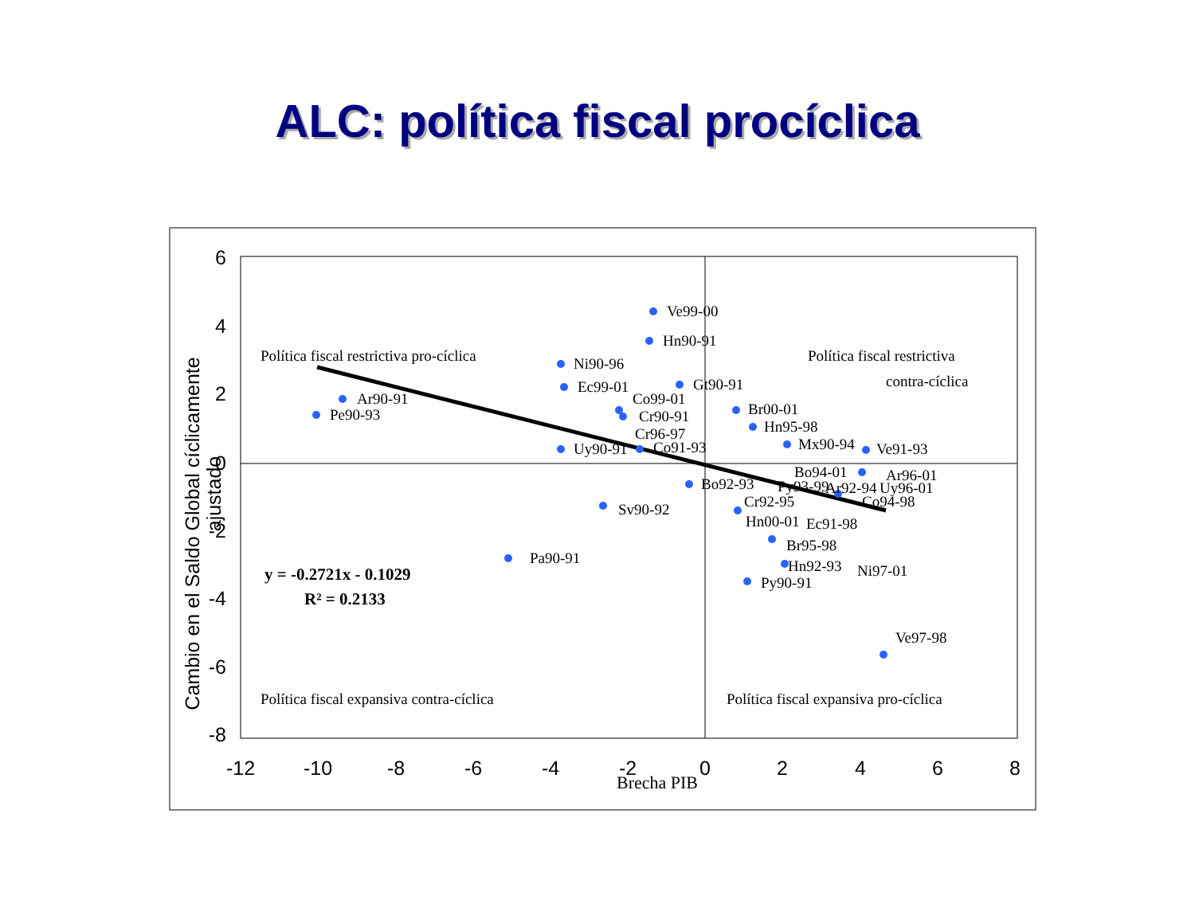ALC: política fiscal procíclica
Ve99-00
Hn90-91
Ni90-96
Ec99-01
Gt90-91
Ar90-91
Pe90-93
Co99-01
Cr90-91
Cr96-97
Br00-01
Hn95-98
Mx90-94
Ve91-93
Uy90-91
Co91-93
Bo94-01
Ar96-01
Bo92-93
Py93-99
Ar92-94
Uy96-01
Cr92-95
Co94-98
Hn00-01
Ec91-98
Sv90-92
Br95-98
Hn92-93
Ni97-01
Pa90-91
Py90-91
Ve97-98
Política fiscal restrictiva pro-cíclica
Política fiscal restrictiva
contra-cíclica
Política fiscal expansiva contra-cíclica
Política fiscal expansiva pro-cíclica
y = -0.2721x - 0.1029
R² = 0.2133
Brecha PIB
6
4
2
0
-2
-4
-6
-8
-12
-10
-8
-6
-4
-2
0
2
4
6
8
Cambio en el Saldo Global cíclicamente
ajustado